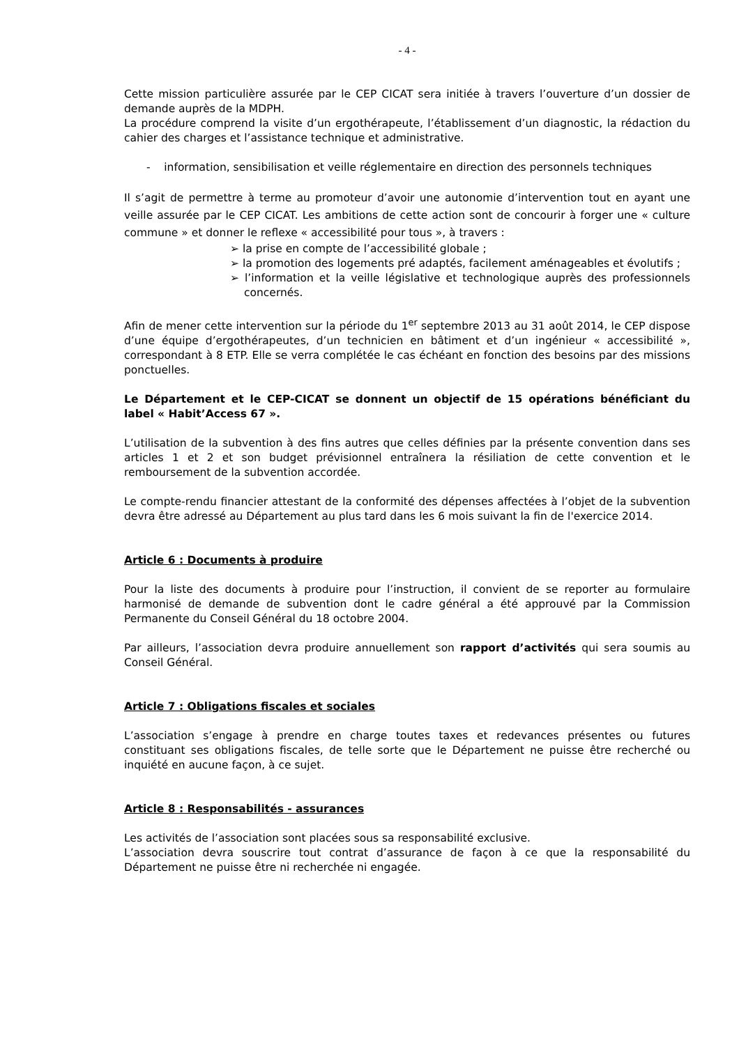- 4 -
Cette mission particulière assurée par le CEP CICAT sera initiée à travers l’ouverture d’un dossier de demande auprès de la MDPH.
La procédure comprend la visite d’un ergothérapeute, l’établissement d’un diagnostic, la rédaction du cahier des charges et l’assistance technique et administrative.
- information, sensibilisation et veille réglementaire en direction des personnels techniques
Il s’agit de permettre à terme au promoteur d’avoir une autonomie d’intervention tout en ayant une veille assurée par le CEP CICAT. Les ambitions de cette action sont de concourir à forger une « culture commune » et donner le reflexe « accessibilité pour tous », à travers :
➢ la prise en compte de l’accessibilité globale ;
➢ la promotion des logements pré adaptés, facilement aménageables et évolutifs ;
➢ l’information et la veille législative et technologique auprès des professionnels concernés.
Afin de mener cette intervention sur la période du 1<sup>er</sup> septembre 2013 au 31 août 2014, le CEP dispose d’une équipe d’ergothérapeutes, d’un technicien en bâtiment et d’un ingénieur « accessibilité », correspondant à 8 ETP. Elle se verra complétée le cas échéant en fonction des besoins par des missions ponctuelles.
Le Département et le CEP-CICAT se donnent un objectif de 15 opérations bénéficiant du label « Habit’Access 67 ».
L’utilisation de la subvention à des fins autres que celles définies par la présente convention dans ses articles 1 et 2 et son budget prévisionnel entraînera la résiliation de cette convention et le remboursement de la subvention accordée.
Le compte-rendu financier attestant de la conformité des dépenses affectées à l’objet de la subvention devra être adressé au Département au plus tard dans les 6 mois suivant la fin de l'exercice 2014.
Article 6 : Documents à produire
Pour la liste des documents à produire pour l’instruction, il convient de se reporter au formulaire harmonisé de demande de subvention dont le cadre général a été approuvé par la Commission Permanente du Conseil Général du 18 octobre 2004.
Par ailleurs, l’association devra produire annuellement son rapport d’activités qui sera soumis au Conseil Général.
Article 7 : Obligations fiscales et sociales
L’association s’engage à prendre en charge toutes taxes et redevances présentes ou futures constituant ses obligations fiscales, de telle sorte que le Département ne puisse être recherché ou inquiété en aucune façon, à ce sujet.
Article 8 : Responsabilités - assurances
Les activités de l’association sont placées sous sa responsabilité exclusive.
L’association devra souscrire tout contrat d’assurance de façon à ce que la responsabilité du Département ne puisse être ni recherchée ni engagée.